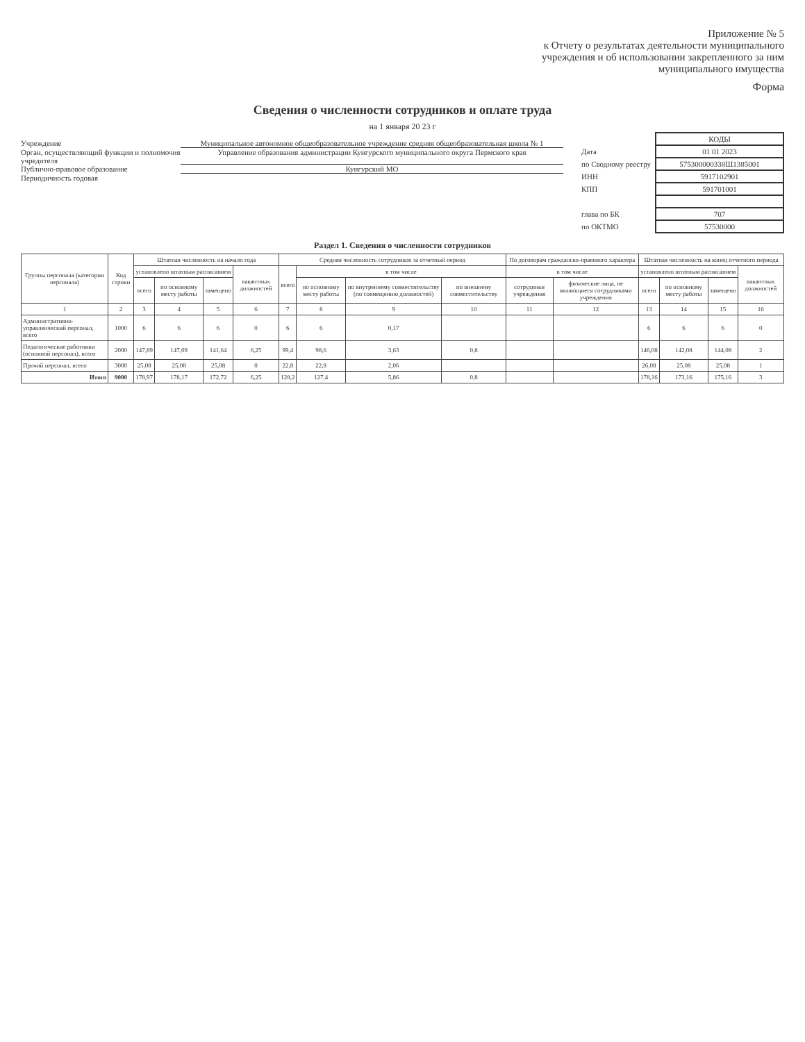Приложение № 5
к Отчету о результатах деятельности муниципального учреждения и об использовании закрепленного за ним муниципального имущества
Форма
Сведения о численности сотрудников и оплате труда
на 1 января 20 23 г
Учреждение Муниципальное автономное общеобразовательное учреждение средняя общеобразовательная школа № 1
Орган, осуществляющий функции и полномочия учредителя Управление образования администрации Кунгурского муниципального округа Пермского края
Публично-правовое образование Кунгурский МО
Периодичность годовая
| | КОДЫ |
| Дата | 01 01 2023 |
| по Сводному реестру | 575300000338Ш1385001 |
| ИНН | 5917102901 |
| КПП | 591701001 |
| глава по БК | 707 |
| по ОКТМО | 57530000 |
Раздел 1. Сведения о численности сотрудников
| Группы персонала (категории персонала) | Код строки | Штатная численность на начало года | | | | Средняя численность сотрудников за отчетный период | | | | По договорам гражданско-правового характера | | Штатная численность на конец отчетного периода | | | |
| --- | --- | --- | --- | --- | --- | --- | --- | --- | --- | --- | --- | --- | --- | --- | --- |
| | | установлено штатным расписанием | | | вакантных должностей | всего | в том числе | | | в том числе | | установлено штатным расписанием | | | вакантных должностей |
| | | всего | по основному месту работы | замещено | | | по основному месту работы | по внутреннему совместительству (по совмещению должностей) | по внешнему совместительству | сотрудники учреждения | физические лица, не являющиеся сотрудниками учреждения | всего | по основному месту работы | замещено | |
| 1 | 2 | 3 | 4 | 5 | 6 | 7 | 8 | 9 | 10 | 11 | 12 | 13 | 14 | 15 | 16 |
| Административно-управленческий персонал, всего | 1000 | 6 | 6 | 6 | 0 | 6 | 6 | 0,17 | | | | 6 | 6 | 6 | 0 |
| Педагогические работники (основной персонал), всего | 2000 | 147,89 | 147,09 | 141,64 | 6,25 | 99,4 | 98,6 | 3,63 | 0,8 | | | 146,08 | 142,08 | 144,08 | 2 |
| Прочий персонал, всего | 3000 | 25,08 | 25,08 | 25,08 | 0 | 22,8 | 22,8 | 2,06 | | | | 26,08 | 25,08 | 25,08 | 1 |
| Итого | 9000 | 178,97 | 178,17 | 172,72 | 6,25 | 128,2 | 127,4 | 5,86 | 0,8 | | | 178,16 | 173,16 | 175,16 | 3 |